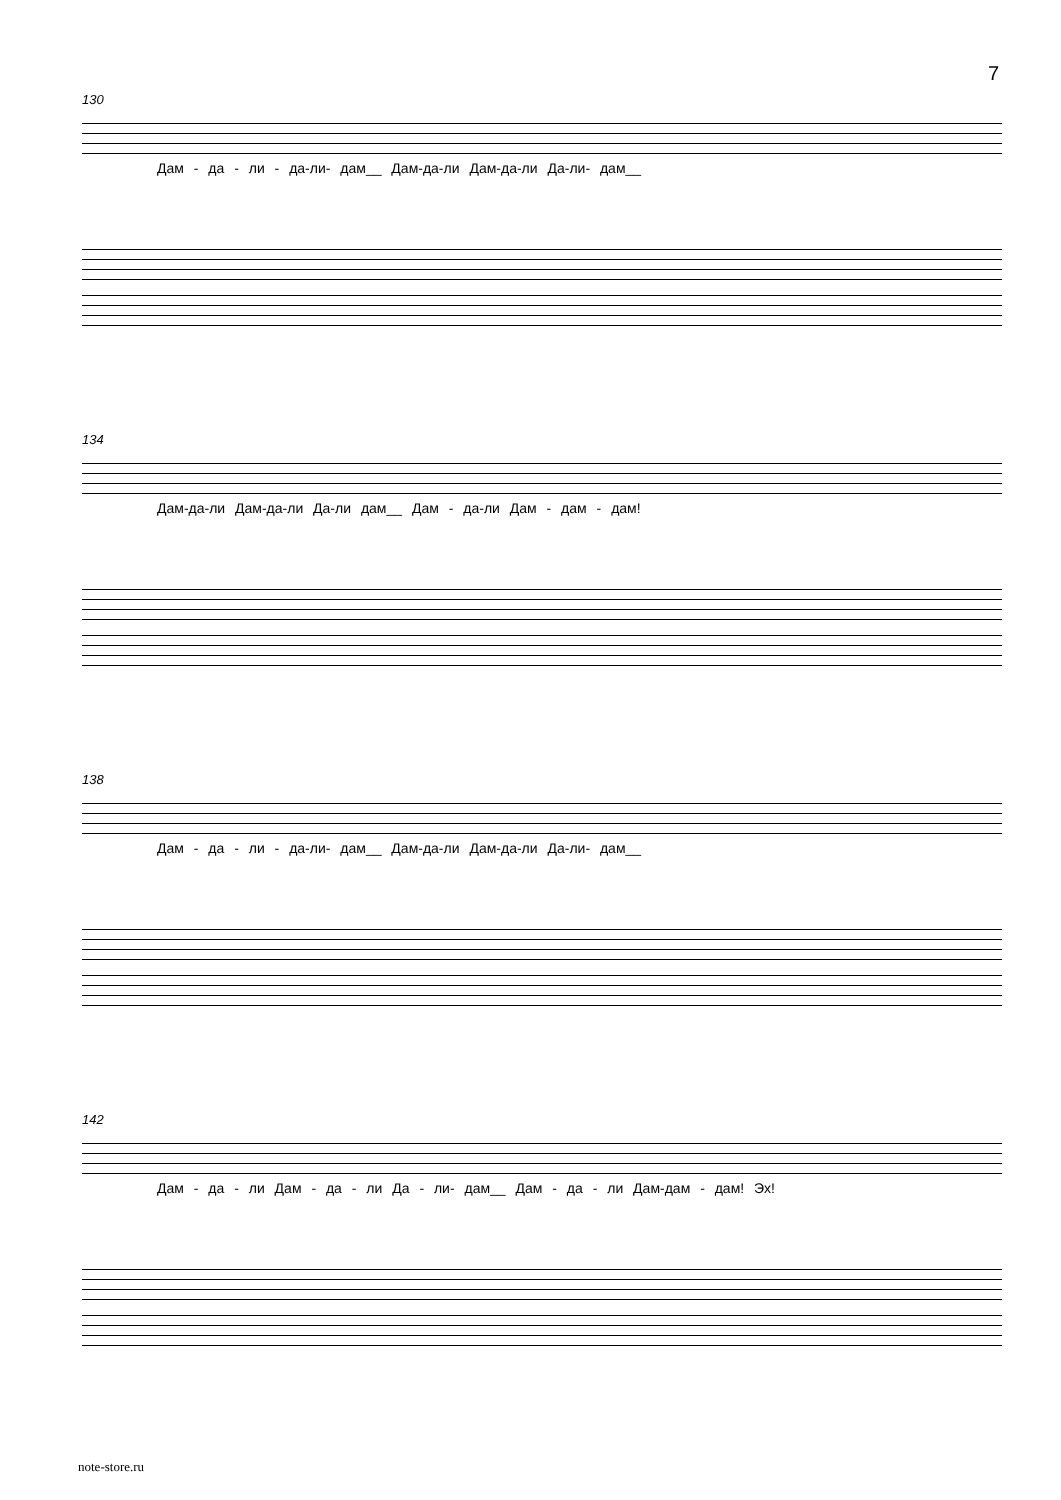7
130
Дам - да - ли - да-ли- дам__ Дам-да-ли Дам-да-ли Да-ли- дам__
134
Дам-да-ли Дам-да-ли Да-ли дам__ Дам - да-ли Дам - дам - дам!
138
Дам - да - ли - да-ли- дам__ Дам-да-ли Дам-да-ли Да-ли- дам__
142
Дам - да - ли Дам - да - ли Да - ли- дам__ Дам - да - ли Дам-дам - дам! Эх!
note-store.ru